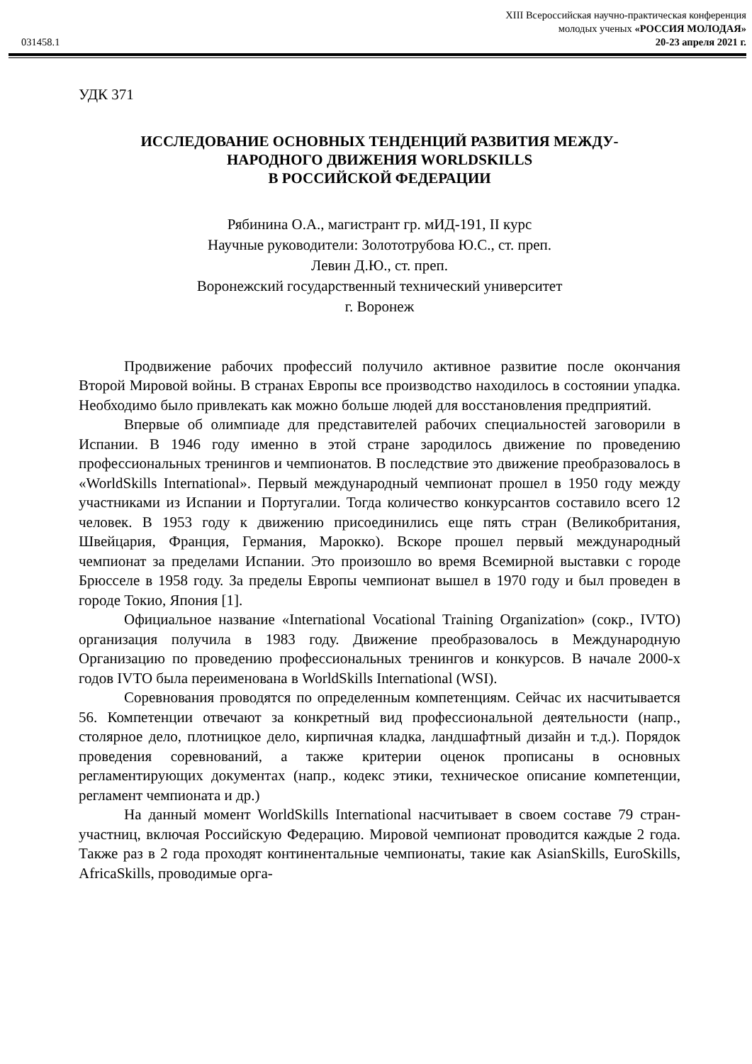XIII Всероссийская научно-практическая конференция
молодых ученых «РОССИЯ МОЛОДАЯ»
031458.1 20-23 апреля 2021 г.
УДК 371
ИССЛЕДОВАНИЕ ОСНОВНЫХ ТЕНДЕНЦИЙ РАЗВИТИЯ МЕЖДУ-
НАРОДНОГО ДВИЖЕНИЯ WORLDSKILLS
В РОССИЙСКОЙ ФЕДЕРАЦИИ
Рябинина О.А., магистрант гр. мИД-191, II курс
Научные руководители: Золототрубова Ю.С., ст. преп.
Левин Д.Ю., ст. преп.
Воронежский государственный технический университет
г. Воронеж
Продвижение рабочих профессий получило активное развитие после окончания Второй Мировой войны. В странах Европы все производство находилось в состоянии упадка. Необходимо было привлекать как можно больше людей для восстановления предприятий.
Впервые об олимпиаде для представителей рабочих специальностей заговорили в Испании. В 1946 году именно в этой стране зародилось движение по проведению профессиональных тренингов и чемпионатов. В последствие это движение преобразовалось в «WorldSkills International». Первый международный чемпионат прошел в 1950 году между участниками из Испании и Португалии. Тогда количество конкурсантов составило всего 12 человек. В 1953 году к движению присоединились еще пять стран (Великобритания, Швейцария, Франция, Германия, Марокко). Вскоре прошел первый международный чемпионат за пределами Испании. Это произошло во время Всемирной выставки с городе Брюсселе в 1958 году. За пределы Европы чемпионат вышел в 1970 году и был проведен в городе Токио, Япония [1].
Официальное название «International Vocational Training Organization» (сокр., IVTO) организация получила в 1983 году. Движение преобразовалось в Международную Организацию по проведению профессиональных тренингов и конкурсов. В начале 2000-х годов IVTO была переименована в WorldSkills International (WSI).
Соревнования проводятся по определенным компетенциям. Сейчас их насчитывается 56. Компетенции отвечают за конкретный вид профессиональной деятельности (напр., столярное дело, плотницкое дело, кирпичная кладка, ландшафтный дизайн и т.д.). Порядок проведения соревнований, а также критерии оценок прописаны в основных регламентирующих документах (напр., кодекс этики, техническое описание компетенции, регламент чемпионата и др.)
На данный момент WorldSkills International насчитывает в своем составе 79 стран-участниц, включая Российскую Федерацию. Мировой чемпионат проводится каждые 2 года. Также раз в 2 года проходят континентальные чемпионаты, такие как AsianSkills, EuroSkills, AfricaSkills, проводимые орга-